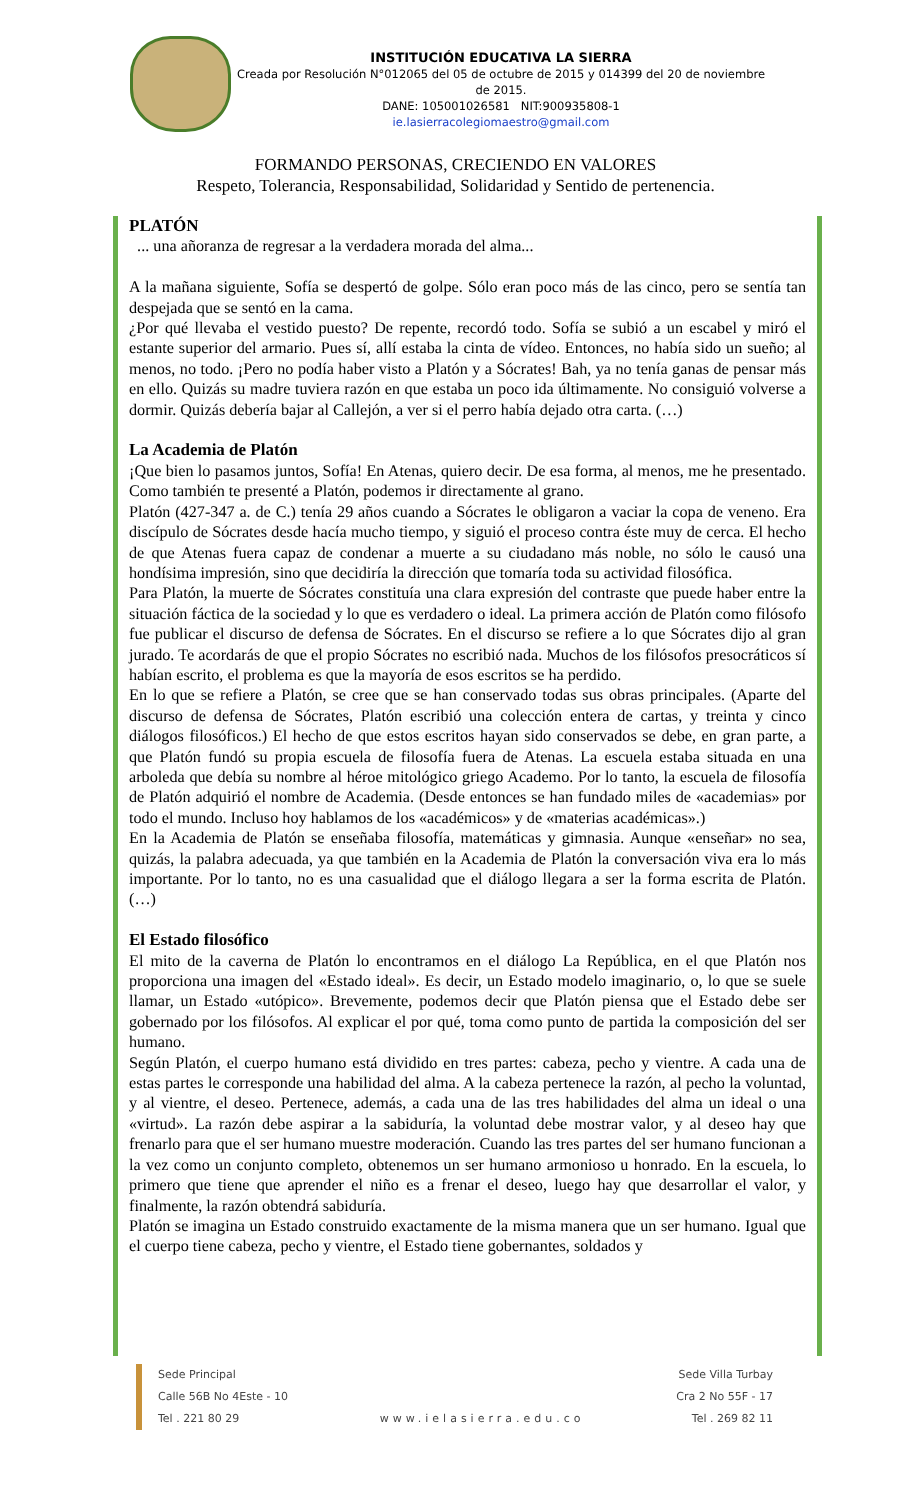INSTITUCIÓN EDUCATIVA LA SIERRA
Creada por Resolución N°012065 del 05 de octubre de 2015 y 014399 del 20 de noviembre de 2015.
DANE: 105001026581 NIT:900935808-1
ie.lasierracolegiomaestro@gmail.com
FORMANDO PERSONAS, CRECIENDO EN VALORES
Respeto, Tolerancia, Responsabilidad, Solidaridad y Sentido de pertenencia.
PLATÓN
... una añoranza de regresar a la verdadera morada del alma...
A la mañana siguiente, Sofía se despertó de golpe. Sólo eran poco más de las cinco, pero se sentía tan despejada que se sentó en la cama.
¿Por qué llevaba el vestido puesto? De repente, recordó todo. Sofía se subió a un escabel y miró el estante superior del armario. Pues sí, allí estaba la cinta de vídeo. Entonces, no había sido un sueño; al menos, no todo. ¡Pero no podía haber visto a Platón y a Sócrates! Bah, ya no tenía ganas de pensar más en ello. Quizás su madre tuviera razón en que estaba un poco ida últimamente. No consiguió volverse a dormir. Quizás debería bajar al Callejón, a ver si el perro había dejado otra carta. (…)
La Academia de Platón
¡Que bien lo pasamos juntos, Sofía! En Atenas, quiero decir. De esa forma, al menos, me he presentado. Como también te presenté a Platón, podemos ir directamente al grano.
Platón (427-347 a. de C.) tenía 29 años cuando a Sócrates le obligaron a vaciar la copa de veneno. Era discípulo de Sócrates desde hacía mucho tiempo, y siguió el proceso contra éste muy de cerca. El hecho de que Atenas fuera capaz de condenar a muerte a su ciudadano más noble, no sólo le causó una hondísima impresión, sino que decidiría la dirección que tomaría toda su actividad filosófica.
Para Platón, la muerte de Sócrates constituía una clara expresión del contraste que puede haber entre la situación fáctica de la sociedad y lo que es verdadero o ideal. La primera acción de Platón como filósofo fue publicar el discurso de defensa de Sócrates. En el discurso se refiere a lo que Sócrates dijo al gran jurado. Te acordarás de que el propio Sócrates no escribió nada. Muchos de los filósofos presocráticos sí habían escrito, el problema es que la mayoría de esos escritos se ha perdido.
En lo que se refiere a Platón, se cree que se han conservado todas sus obras principales. (Aparte del discurso de defensa de Sócrates, Platón escribió una colección entera de cartas, y treinta y cinco diálogos filosóficos.) El hecho de que estos escritos hayan sido conservados se debe, en gran parte, a que Platón fundó su propia escuela de filosofía fuera de Atenas. La escuela estaba situada en una arboleda que debía su nombre al héroe mitológico griego Academo. Por lo tanto, la escuela de filosofía de Platón adquirió el nombre de Academia. (Desde entonces se han fundado miles de «academias» por todo el mundo. Incluso hoy hablamos de los «académicos» y de «materias académicas».)
En la Academia de Platón se enseñaba filosofía, matemáticas y gimnasia. Aunque «enseñar» no sea, quizás, la palabra adecuada, ya que también en la Academia de Platón la conversación viva era lo más importante. Por lo tanto, no es una casualidad que el diálogo llegara a ser la forma escrita de Platón. (…)
El Estado filosófico
El mito de la caverna de Platón lo encontramos en el diálogo La República, en el que Platón nos proporciona una imagen del «Estado ideal». Es decir, un Estado modelo imaginario, o, lo que se suele llamar, un Estado «utópico». Brevemente, podemos decir que Platón piensa que el Estado debe ser gobernado por los filósofos. Al explicar el por qué, toma como punto de partida la composición del ser humano.
Según Platón, el cuerpo humano está dividido en tres partes: cabeza, pecho y vientre. A cada una de estas partes le corresponde una habilidad del alma. A la cabeza pertenece la razón, al pecho la voluntad, y al vientre, el deseo. Pertenece, además, a cada una de las tres habilidades del alma un ideal o una «virtud». La razón debe aspirar a la sabiduría, la voluntad debe mostrar valor, y al deseo hay que frenarlo para que el ser humano muestre moderación. Cuando las tres partes del ser humano funcionan a la vez como un conjunto completo, obtenemos un ser humano armonioso u honrado. En la escuela, lo primero que tiene que aprender el niño es a frenar el deseo, luego hay que desarrollar el valor, y finalmente, la razón obtendrá sabiduría.
Platón se imagina un Estado construido exactamente de la misma manera que un ser humano. Igual que el cuerpo tiene cabeza, pecho y vientre, el Estado tiene gobernantes, soldados y
Sede Principal
Calle 56B No 4Este - 10
Tel . 221 80 29
www.ielasierra.edu.co Sede Villa Turbay
Cra 2 No 55F - 17
Tel . 269 82 11